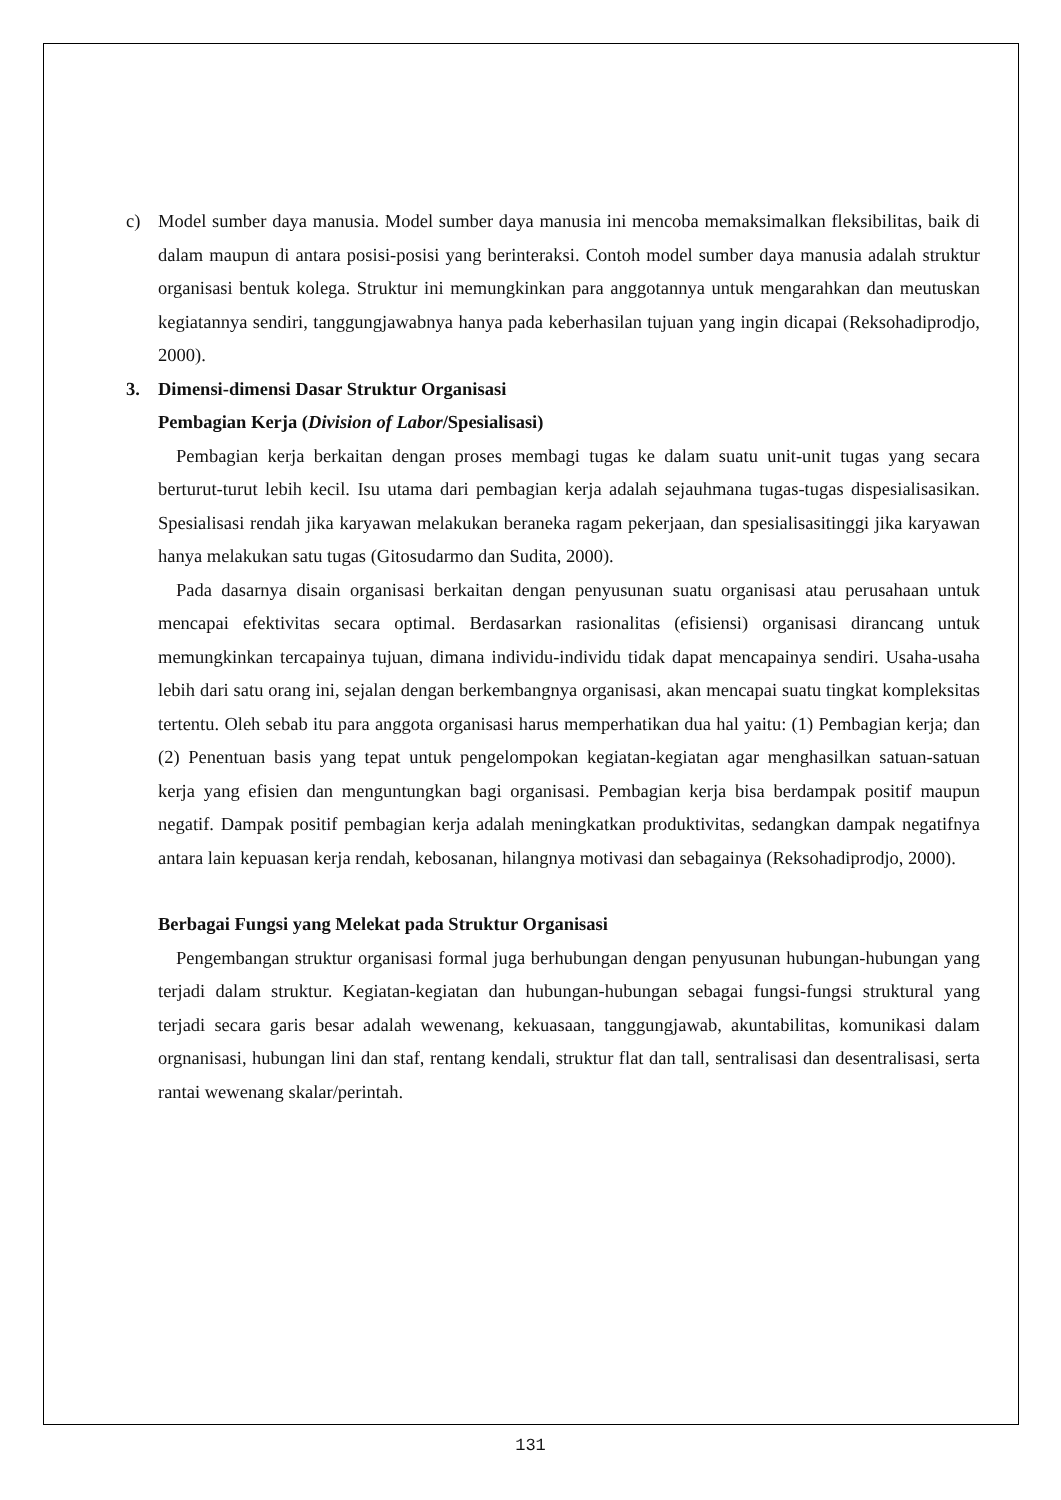c) Model sumber daya manusia. Model sumber daya manusia ini mencoba memaksimalkan fleksibilitas, baik di dalam maupun di antara posisi-posisi yang berinteraksi. Contoh model sumber daya manusia adalah struktur organisasi bentuk kolega. Struktur ini memungkinkan para anggotannya untuk mengarahkan dan meutuskan kegiatannya sendiri, tanggungjawabnya hanya pada keberhasilan tujuan yang ingin dicapai (Reksohadiprodjo, 2000).
3. Dimensi-dimensi Dasar Struktur Organisasi
Pembagian Kerja (Division of Labor/Spesialisasi)
Pembagian kerja berkaitan dengan proses membagi tugas ke dalam suatu unit-unit tugas yang secara berturut-turut lebih kecil. Isu utama dari pembagian kerja adalah sejauhmana tugas-tugas dispesialisasikan. Spesialisasi rendah jika karyawan melakukan beraneka ragam pekerjaan, dan spesialisasitinggi jika karyawan hanya melakukan satu tugas (Gitosudarmo dan Sudita, 2000).
Pada dasarnya disain organisasi berkaitan dengan penyusunan suatu organisasi atau perusahaan untuk mencapai efektivitas secara optimal. Berdasarkan rasionalitas (efisiensi) organisasi dirancang untuk memungkinkan tercapainya tujuan, dimana individu-individu tidak dapat mencapainya sendiri. Usaha-usaha lebih dari satu orang ini, sejalan dengan berkembangnya organisasi, akan mencapai suatu tingkat kompleksitas tertentu. Oleh sebab itu para anggota organisasi harus memperhatikan dua hal yaitu: (1) Pembagian kerja; dan (2) Penentuan basis yang tepat untuk pengelompokan kegiatan-kegiatan agar menghasilkan satuan-satuan kerja yang efisien dan menguntungkan bagi organisasi. Pembagian kerja bisa berdampak positif maupun negatif. Dampak positif pembagian kerja adalah meningkatkan produktivitas, sedangkan dampak negatifnya antara lain kepuasan kerja rendah, kebosanan, hilangnya motivasi dan sebagainya (Reksohadiprodjo, 2000).
Berbagai Fungsi yang Melekat pada Struktur Organisasi
Pengembangan struktur organisasi formal juga berhubungan dengan penyusunan hubungan-hubungan yang terjadi dalam struktur. Kegiatan-kegiatan dan hubungan-hubungan sebagai fungsi-fungsi struktural yang terjadi secara garis besar adalah wewenang, kekuasaan, tanggungjawab, akuntabilitas, komunikasi dalam orgnanisasi, hubungan lini dan staf, rentang kendali, struktur flat dan tall, sentralisasi dan desentralisasi, serta rantai wewenang skalar/perintah.
131